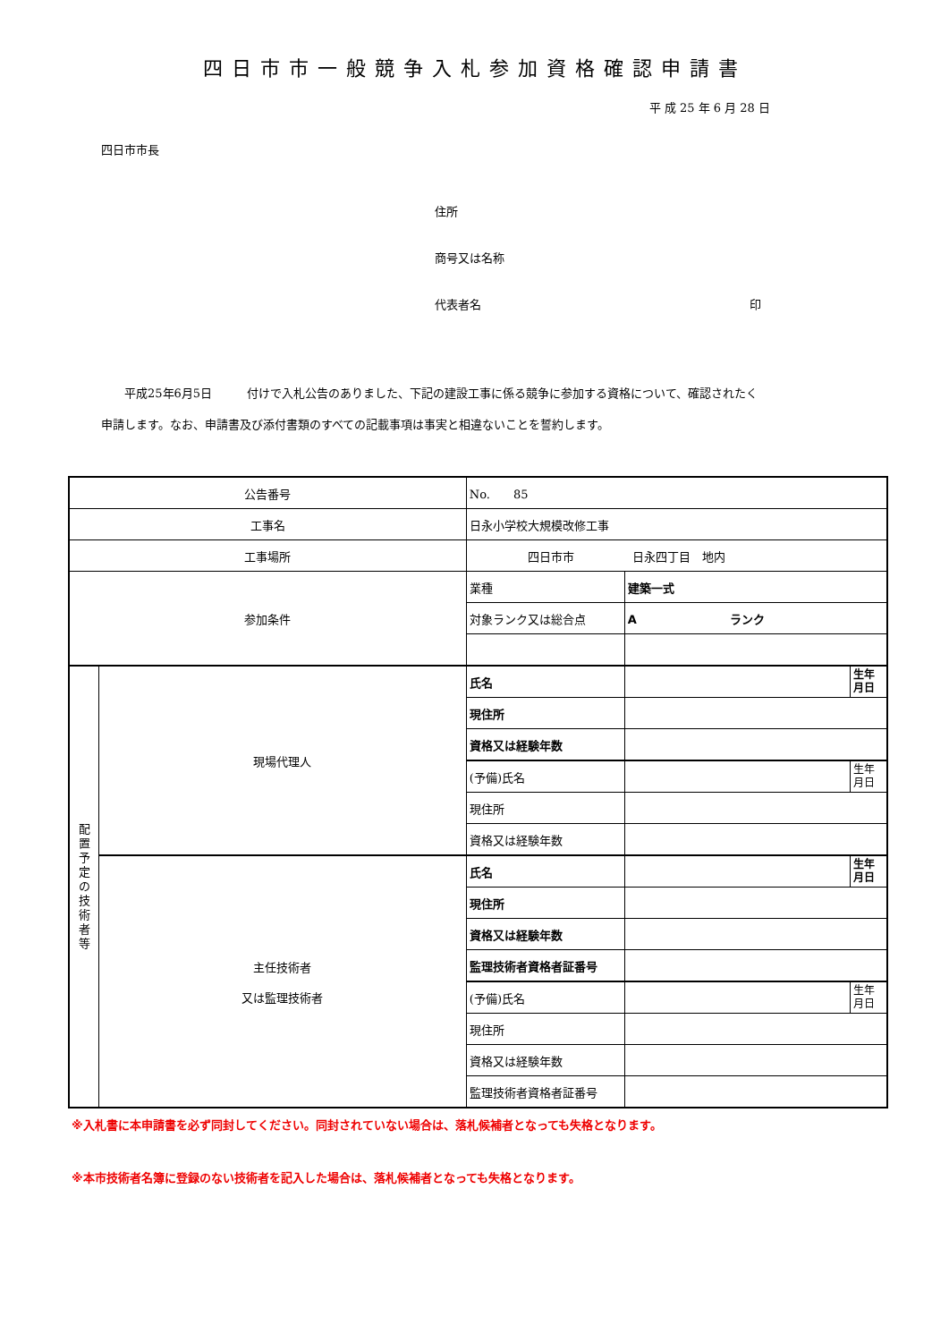四日市市一般競争入札参加資格確認申請書
平 成 25 年 6 月 28 日
四日市市長
住所
商号又は名称
代表者名 印
　　平成25年6月5日　　　付けで入札公告のありました、下記の建設工事に係る競争に参加する資格について、確認されたく
申請します。なお、申請書及び添付書類のすべての記載事項は事実と相違ないことを誓約します。
| 公告番号 | | No. 85 | | |
| 工事名 | | 日永小学校大規模改修工事 | | |
| 工事場所 | | 四日市市 日永四丁目 地内 | | |
| 参加条件 | | 業種 | 建築一式 | |
| | | 対象ランク又は総合点 | A ランク | |
| 配 置 予 定 の 技 術 者 等 | 現場代理人 | 氏名 | | 生年 月日 |
| | | 現住所 | | |
| | | 資格又は経験年数 | | |
| | | (予備)氏名 | | 生年 月日 |
| | | 現住所 | | |
| | | 資格又は経験年数 | | |
| | 主任技術者 又は監理技術者 | 氏名 | | 生年 月日 |
| | | 現住所 | | |
| | | 資格又は経験年数 | | |
| | | 監理技術者資格者証番号 | | |
| | | (予備)氏名 | | 生年 月日 |
| | | 現住所 | | |
| | | 資格又は経験年数 | | |
| | | 監理技術者資格者証番号 | | |
※入札書に本申請書を必ず同封してください。同封されていない場合は、落札候補者となっても失格となります。
※本市技術者名簿に登録のない技術者を記入した場合は、落札候補者となっても失格となります。